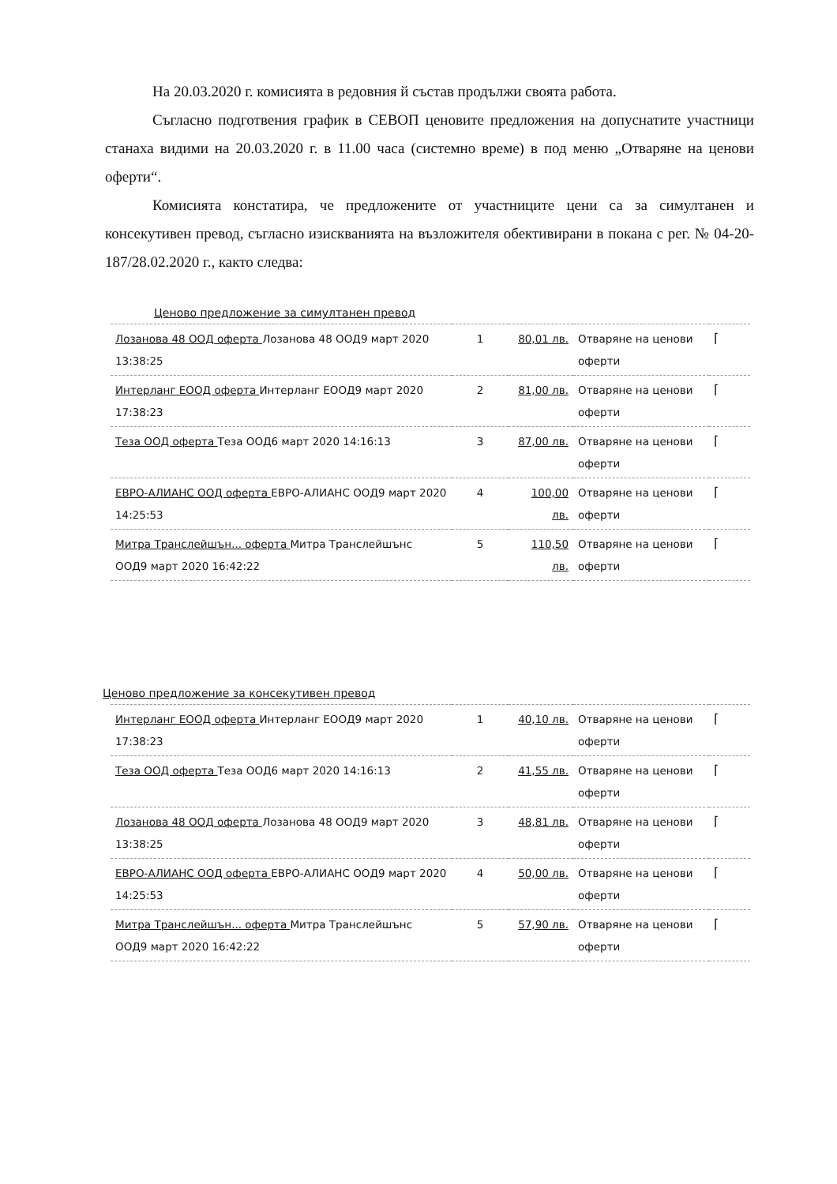На 20.03.2020 г. комисията в редовния й състав продължи своята работа.
Съгласно подготвения график в СЕВОП ценовите предложения на допуснатите участници станаха видими на 20.03.2020 г. в 11.00 часа (системно време) в под меню „Отваряне на ценови оферти“.
Комисията констатира, че предложените от участниците цени са за симултанен и консекутивен превод, съгласно изискванията на възложителя обективирани в покана с рег. № 04-20-187/28.02.2020 г., както следва:
Ценово предложение за симултанен превод
| Лозанова 48 ООД оферта Лозанова 48 ООД9 март 2020 13:38:25 | 1 | 80,01 лв. | Отваряне на ценови оферти | ⌈ |
| Интерланг ЕООД оферта Интерланг ЕООД9 март 2020 17:38:23 | 2 | 81,00 лв. | Отваряне на ценови оферти | ⌈ |
| Теза ООД оферта Теза ООД6 март 2020 14:16:13 | 3 | 87,00 лв. | Отваряне на ценови оферти | ⌈ |
| ЕВРО-АЛИАНС ООД оферта ЕВРО-АЛИАНС ООД9 март 2020 14:25:53 | 4 | 100,00 лв. | Отваряне на ценови оферти | ⌈ |
| Митра Транслейшън... оферта Митра Транслейшънс ООД9 март 2020 16:42:22 | 5 | 110,50 лв. | Отваряне на ценови оферти | ⌈ |
Ценово предложение за консекутивен превод
| Интерланг ЕООД оферта Интерланг ЕООД9 март 2020 17:38:23 | 1 | 40,10 лв. | Отваряне на ценови оферти | ⌈ |
| Теза ООД оферта Теза ООД6 март 2020 14:16:13 | 2 | 41,55 лв. | Отваряне на ценови оферти | ⌈ |
| Лозанова 48 ООД оферта Лозанова 48 ООД9 март 2020 13:38:25 | 3 | 48,81 лв. | Отваряне на ценови оферти | ⌈ |
| ЕВРО-АЛИАНС ООД оферта ЕВРО-АЛИАНС ООД9 март 2020 14:25:53 | 4 | 50,00 лв. | Отваряне на ценови оферти | ⌈ |
| Митра Транслейшън... оферта Митра Транслейшънс ООД9 март 2020 16:42:22 | 5 | 57,90 лв. | Отваряне на ценови оферти | ⌈ |